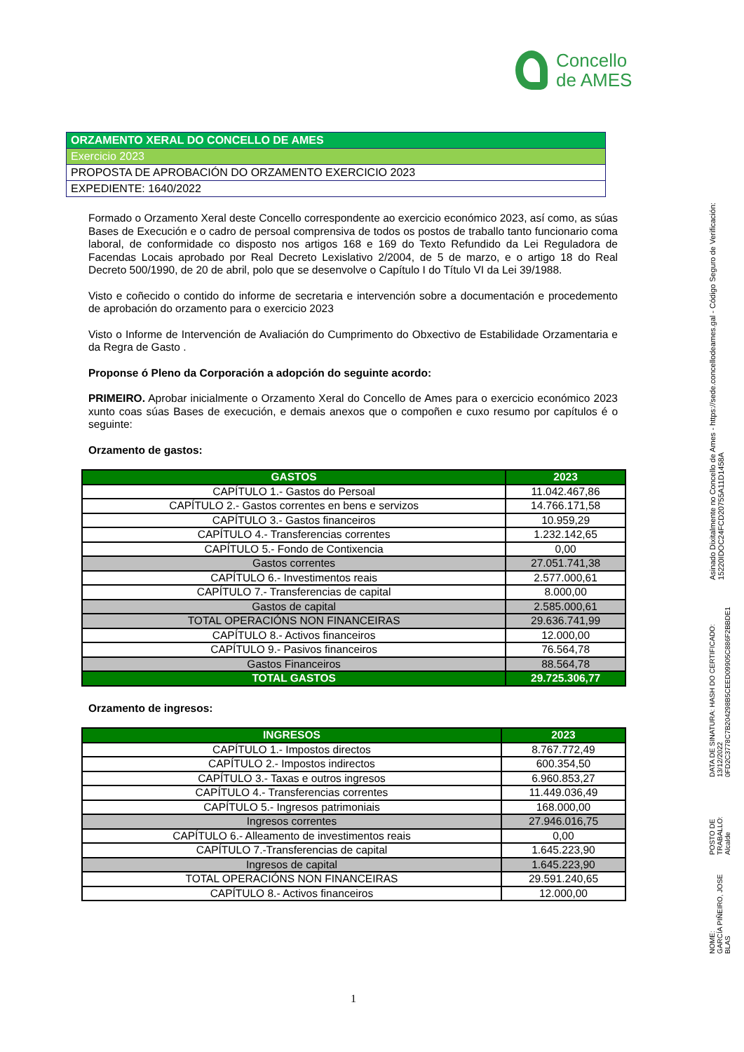Concello
de AMES
ORZAMENTO XERAL DO CONCELLO DE AMES
Exercicio 2023
PROPOSTA DE APROBACIÓN DO ORZAMENTO EXERCICIO 2023
EXPEDIENTE: 1640/2022
Formado o Orzamento Xeral deste Concello correspondente ao exercicio económico 2023, así como, as súas Bases de Execución e o cadro de persoal comprensiva de todos os postos de traballo tanto funcionario coma laboral, de conformidade co disposto nos artigos 168 e 169 do Texto Refundido da Lei Reguladora de Facendas Locais aprobado por Real Decreto Lexislativo 2/2004, de 5 de marzo, e o artigo 18 do Real Decreto 500/1990, de 20 de abril, polo que se desenvolve o Capítulo I do Título VI da Lei 39/1988.
Visto e coñecido o contido do informe de secretaria e intervención sobre a documentación e procedemento de aprobación do orzamento para o exercicio 2023
Visto o Informe de Intervención de Avaliación do Cumprimento do Obxectivo de Estabilidade Orzamentaria e da Regra de Gasto .
Proponse ó Pleno da Corporación a adopción do seguinte acordo:
PRIMEIRO. Aprobar inicialmente o Orzamento Xeral do Concello de Ames para o exercicio económico 2023 xunto coas súas Bases de execución, e demais anexos que o compoñen e cuxo resumo por capítulos é o seguinte:
Orzamento de gastos:
| GASTOS | 2023 |
| --- | --- |
| CAPÍTULO 1.- Gastos do Persoal | 11.042.467,86 |
| CAPÍTULO 2.- Gastos correntes en bens e servizos | 14.766.171,58 |
| CAPÍTULO 3.- Gastos financeiros | 10.959,29 |
| CAPÍTULO 4.- Transferencias correntes | 1.232.142,65 |
| CAPÍTULO 5.- Fondo de Contixencia | 0,00 |
| Gastos correntes | 27.051.741,38 |
| CAPÍTULO 6.- Investimentos reais | 2.577.000,61 |
| CAPÍTULO 7.- Transferencias de capital | 8.000,00 |
| Gastos de capital | 2.585.000,61 |
| TOTAL OPERACIÓNS NON FINANCEIRAS | 29.636.741,99 |
| CAPÍTULO 8.- Activos financeiros | 12.000,00 |
| CAPÍTULO 9.- Pasivos financeiros | 76.564,78 |
| Gastos Financeiros | 88.564,78 |
| TOTAL GASTOS | 29.725.306,77 |
Orzamento de ingresos:
| INGRESOS | 2023 |
| --- | --- |
| CAPÍTULO 1.- Impostos directos | 8.767.772,49 |
| CAPÍTULO 2.- Impostos indirectos | 600.354,50 |
| CAPÍTULO 3.- Taxas e outros ingresos | 6.960.853,27 |
| CAPÍTULO 4.- Transferencias correntes | 11.449.036,49 |
| CAPÍTULO 5.- Ingresos patrimoniais | 168.000,00 |
| Ingresos correntes | 27.946.016,75 |
| CAPÍTULO 6.- Alleamento de investimentos reais | 0,00 |
| CAPÍTULO 7.-Transferencias de capital | 1.645.223,90 |
| Ingresos de capital | 1.645.223,90 |
| TOTAL OPERACIÓNS NON FINANCEIRAS | 29.591.240,65 |
| CAPÍTULO 8.- Activos financeiros | 12.000,00 |
1
NOME:
GARCÍA PIÑEIRO, JOSE BLAS
POSTO DE TRABALLO:
Alcalde
DATA DE SINATURA: HASH DO CERTIFICADO:
13/12/2022 0FD2C3778C7B204298B5CEED09905C886F2BBDE1
Asinado Dixitalmente no Concello de Ames - https://sede.concellodeames.gal - Código Seguro de Verificación: 15220IDOC24FCD20755A11D1458A